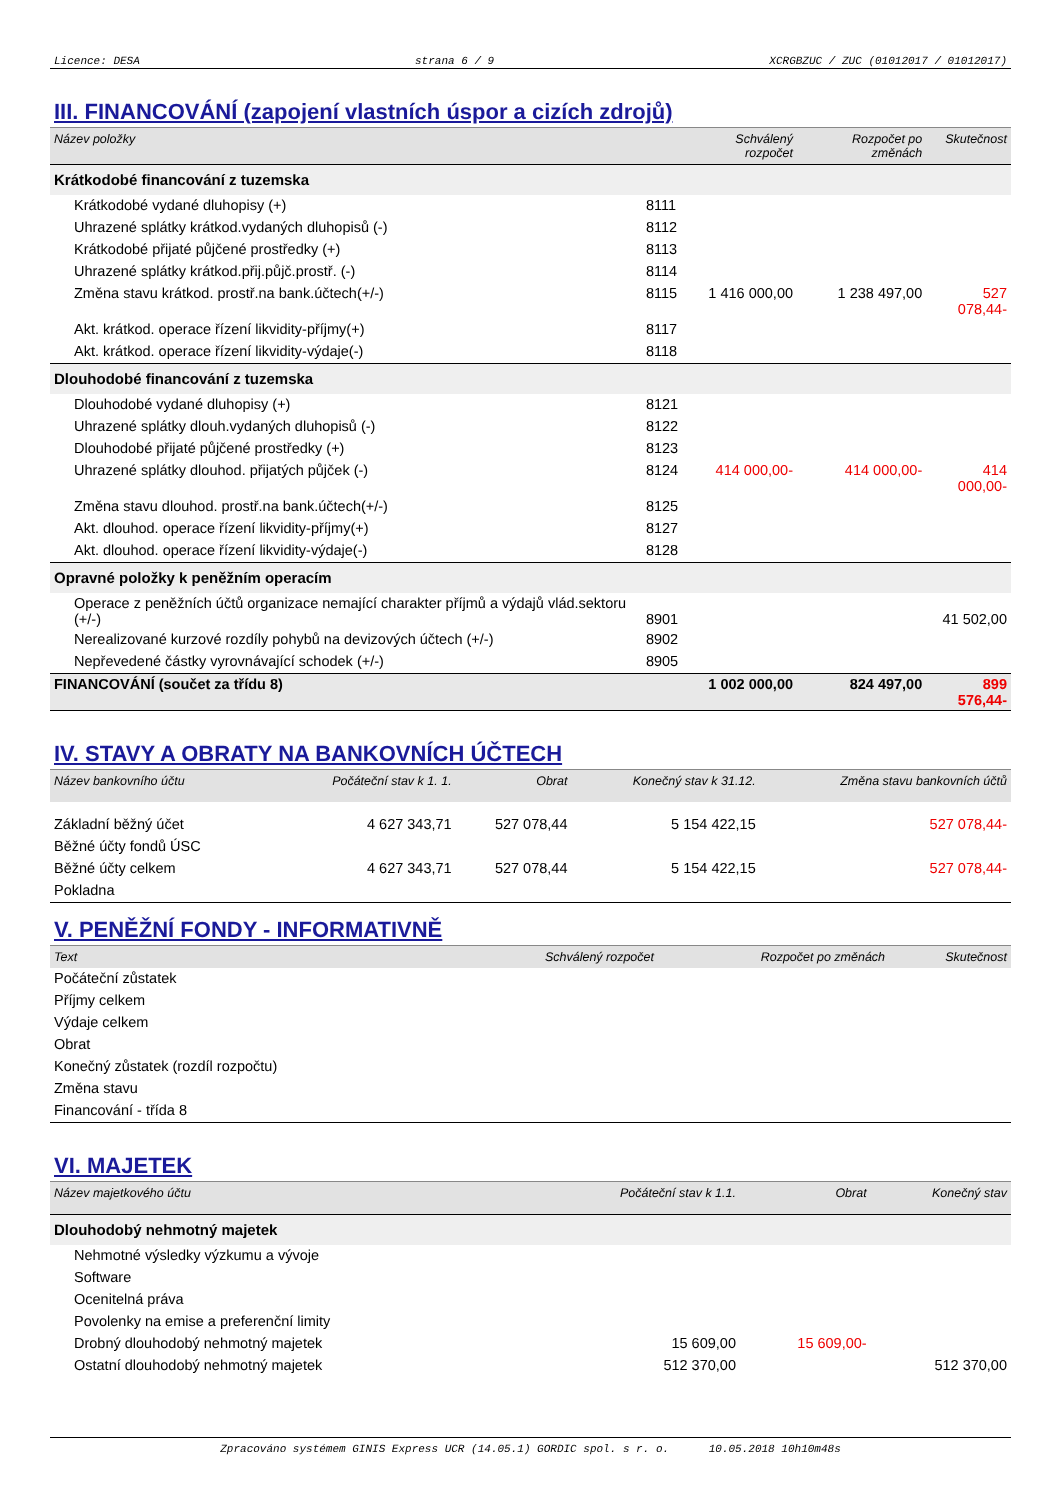Licence: DESA strana 6 / 9 XCRGBZUC / ZUC (01012017 / 01012017)
III. FINANCOVÁNÍ (zapojení vlastních úspor a cizích zdrojů)
| Název položky | | Schválený rozpočet | Rozpočet po změnách | Skutečnost |
| --- | --- | --- | --- | --- |
| Krátkodobé financování z tuzemska | | | | |
| Krátkodobé vydané dluhopisy (+) | 8111 | | | |
| Uhrazené splátky krátkod.vydaných dluhopisů (-) | 8112 | | | |
| Krátkodobé přijaté půjčené prostředky (+) | 8113 | | | |
| Uhrazené splátky krátkod.přij.půjč.prostř. (-) | 8114 | | | |
| Změna stavu krátkod. prostř.na bank.účtech(+/-) | 8115 | 1 416 000,00 | 1 238 497,00 | 527 078,44- |
| Akt. krátkod. operace řízení likvidity-příjmy(+) | 8117 | | | |
| Akt. krátkod. operace řízení likvidity-výdaje(-) | 8118 | | | |
| Dlouhodobé financování z tuzemska | | | | |
| Dlouhodobé vydané dluhopisy (+) | 8121 | | | |
| Uhrazené splátky dlouh.vydaných dluhopisů (-) | 8122 | | | |
| Dlouhodobé přijaté půjčené prostředky (+) | 8123 | | | |
| Uhrazené splátky dlouhod. přijatých půjček (-) | 8124 | 414 000,00- | 414 000,00- | 414 000,00- |
| Změna stavu dlouhod. prostř.na bank.účtech(+/-) | 8125 | | | |
| Akt. dlouhod. operace řízení likvidity-příjmy(+) | 8127 | | | |
| Akt. dlouhod. operace řízení likvidity-výdaje(-) | 8128 | | | |
| Opravné položky k peněžním operacím | | | | |
| Operace z peněžních účtů organizace nemající charakter příjmů a výdajů vlád.sektoru (+/-) | 8901 | | | 41 502,00 |
| Nerealizované kurzové rozdíly pohybů na devizových účtech (+/-) | 8902 | | | |
| Nepřevedené částky vyrovnávající schodek (+/-) | 8905 | | | |
| FINANCOVÁNÍ (součet za třídu 8) | | 1 002 000,00 | 824 497,00 | 899 576,44- |
IV. STAVY A OBRATY NA BANKOVNÍCH ÚČTECH
| Název bankovního účtu | Počáteční stav k 1. 1. | Obrat | Konečný stav k 31.12. | Změna stavu bankovních účtů |
| --- | --- | --- | --- | --- |
| Základní běžný účet | 4 627 343,71 | 527 078,44 | 5 154 422,15 | 527 078,44- |
| Běžné účty fondů ÚSC | | | | |
| Běžné účty celkem | 4 627 343,71 | 527 078,44 | 5 154 422,15 | 527 078,44- |
| Pokladna | | | | |
V. PENĚŽNÍ FONDY - INFORMATIVNĚ
| Text | Schválený rozpočet | Rozpočet po změnách | Skutečnost |
| --- | --- | --- | --- |
| Počáteční zůstatek | | | |
| Příjmy celkem | | | |
| Výdaje celkem | | | |
| Obrat | | | |
| Konečný zůstatek (rozdíl rozpočtu) | | | |
| Změna stavu | | | |
| Financování - třída 8 | | | |
VI. MAJETEK
| Název majetkového účtu | Počáteční stav k 1.1. | Obrat | Konečný stav |
| --- | --- | --- | --- |
| Dlouhodobý nehmotný majetek | | | |
| Nehmotné výsledky výzkumu a vývoje | | | |
| Software | | | |
| Ocenitelná práva | | | |
| Povolenky na emise a preferenční limity | | | |
| Drobný dlouhodobý nehmotný majetek | 15 609,00 | 15 609,00- | |
| Ostatní dlouhodobý nehmotný majetek | 512 370,00 | | 512 370,00 |
Zpracováno systémem GINIS Express UCR (14.05.1) GORDIC spol. s r. o. 10.05.2018 10h10m48s